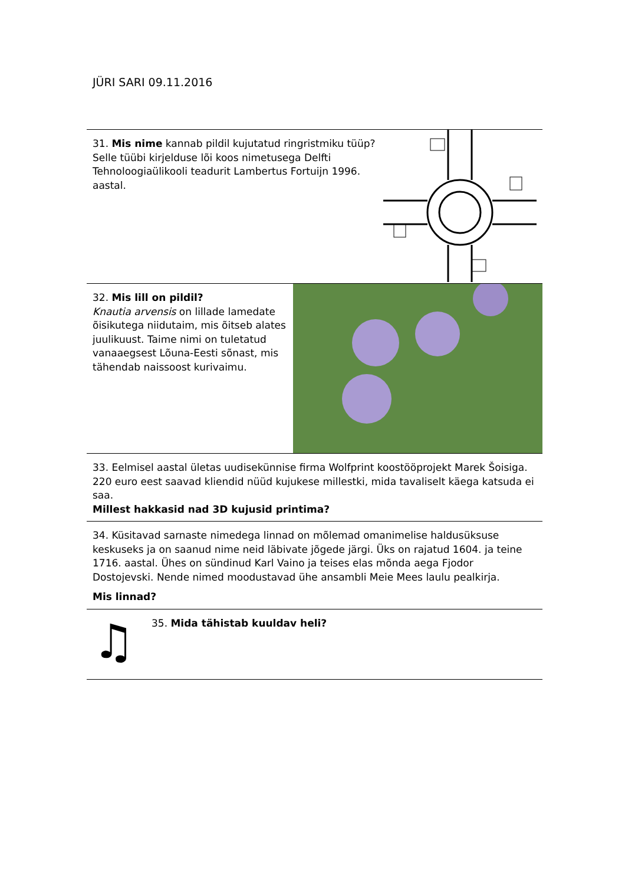JÜRI SARI 09.11.2016
31. Mis nime kannab pildil kujutatud ringristmiku tüüp? Selle tüübi kirjelduse lõi koos nimetusega Delfti Tehnoloogiaülikooli teadurit Lambertus Fortuijn 1996. aastal.
32. Mis lill on pildil?
Knautia arvensis on lillade lamedate õisikutega niidutaim, mis õitseb alates juulikuust. Taime nimi on tuletatud vanaaegsest Lõuna-Eesti sõnast, mis tähendab naissoost kurivaimu.
33. Eelmisel aastal ületas uudisekünnise firma Wolfprint koostööprojekt Marek Šoisiga. 220 euro eest saavad kliendid nüüd kujukese millestki, mida tavaliselt käega katsuda ei saa.
Millest hakkasid nad 3D kujusid printima?
34. Küsitavad sarnaste nimedega linnad on mõlemad omanimelise haldusüksuse keskuseks ja on saanud nime neid läbivate jõgede järgi. Üks on rajatud 1604. ja teine 1716. aastal. Ühes on sündinud Karl Vaino ja teises elas mõnda aega Fjodor Dostojevski. Nende nimed moodustavad ühe ansambli Meie Mees laulu pealkirja.
Mis linnad?
♫
35. Mida tähistab kuuldav heli?